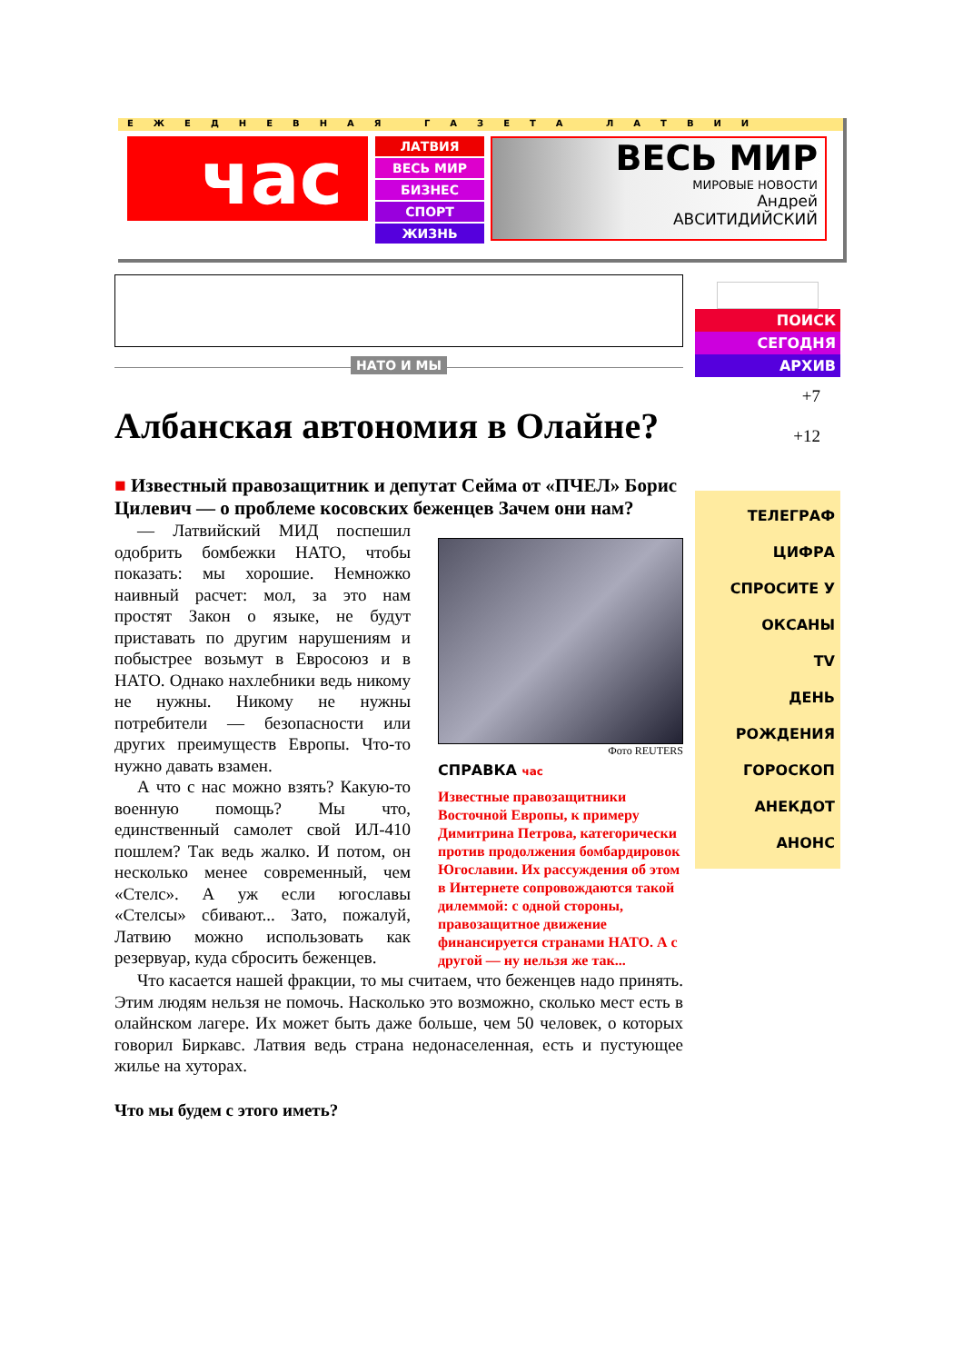ЕЖЕДНЕВНАЯ ГАЗЕТА ЛАТВИИ
час
ЛАТВИЯ
ВЕСЬ МИР
БИЗНЕС
СПОРТ
ЖИЗНЬ
ВЕСЬ МИР
МИРОВЫЕ НОВОСТИ
Андрей
АВСИТИДИЙСКИЙ
НАТО И МЫ
Албанская автономия в Олайне?
■ Известный правозащитник и депутат Сейма от «ПЧЕЛ» Борис Цилевич — о проблеме косовских беженцев Зачем они нам?
— Латвийский МИД поспешил одобрить бомбежки НАТО, чтобы показать: мы хорошие. Немножко наивный расчет: мол, за это нам простят Закон о языке, не будут приставать по другим нарушениям и побыстрее возьмут в Евросоюз и в НАТО. Однако нахлебники ведь никому не нужны. Никому не нужны потребители — безопасности или других преимуществ Европы. Что-то нужно давать взамен.
А что с нас можно взять? Какую-то военную помощь? Мы что, единственный самолет свой ИЛ-410 пошлем? Так ведь жалко. И потом, он несколько менее современный, чем «Стелс». А уж если югославы «Стелсы» сбивают... Зато, пожалуй, Латвию можно использовать как резервуар, куда сбросить беженцев.
Фото REUTERS
СПРАВКА час
Известные правозащитники Восточной Европы, к примеру Димитрина Петрова, категорически против продолжения бомбардировок Югославии. Их рассуждения об этом в Интернете сопровождаются такой дилеммой: с одной стороны, правозащитное движение финансируется странами НАТО. А с другой — ну нельзя же так...
Что касается нашей фракции, то мы считаем, что беженцев надо принять. Этим людям нельзя не помочь. Насколько это возможно, сколько мест есть в олайнском лагере. Их может быть даже больше, чем 50 человек, о которых говорил Биркавс. Латвия ведь страна недонаселенная, есть и пустующее жилье на хуторах.
Что мы будем с этого иметь?
ПОИСК
СЕГОДНЯ
АРХИВ
+7
+12
ТЕЛЕГРАФ
ЦИФРА
СПРОСИТЕ У ОКСАНЫ
TV
ДЕНЬ РОЖДЕНИЯ
ГОРОСКОП
АНЕКДОТ
АНОНС